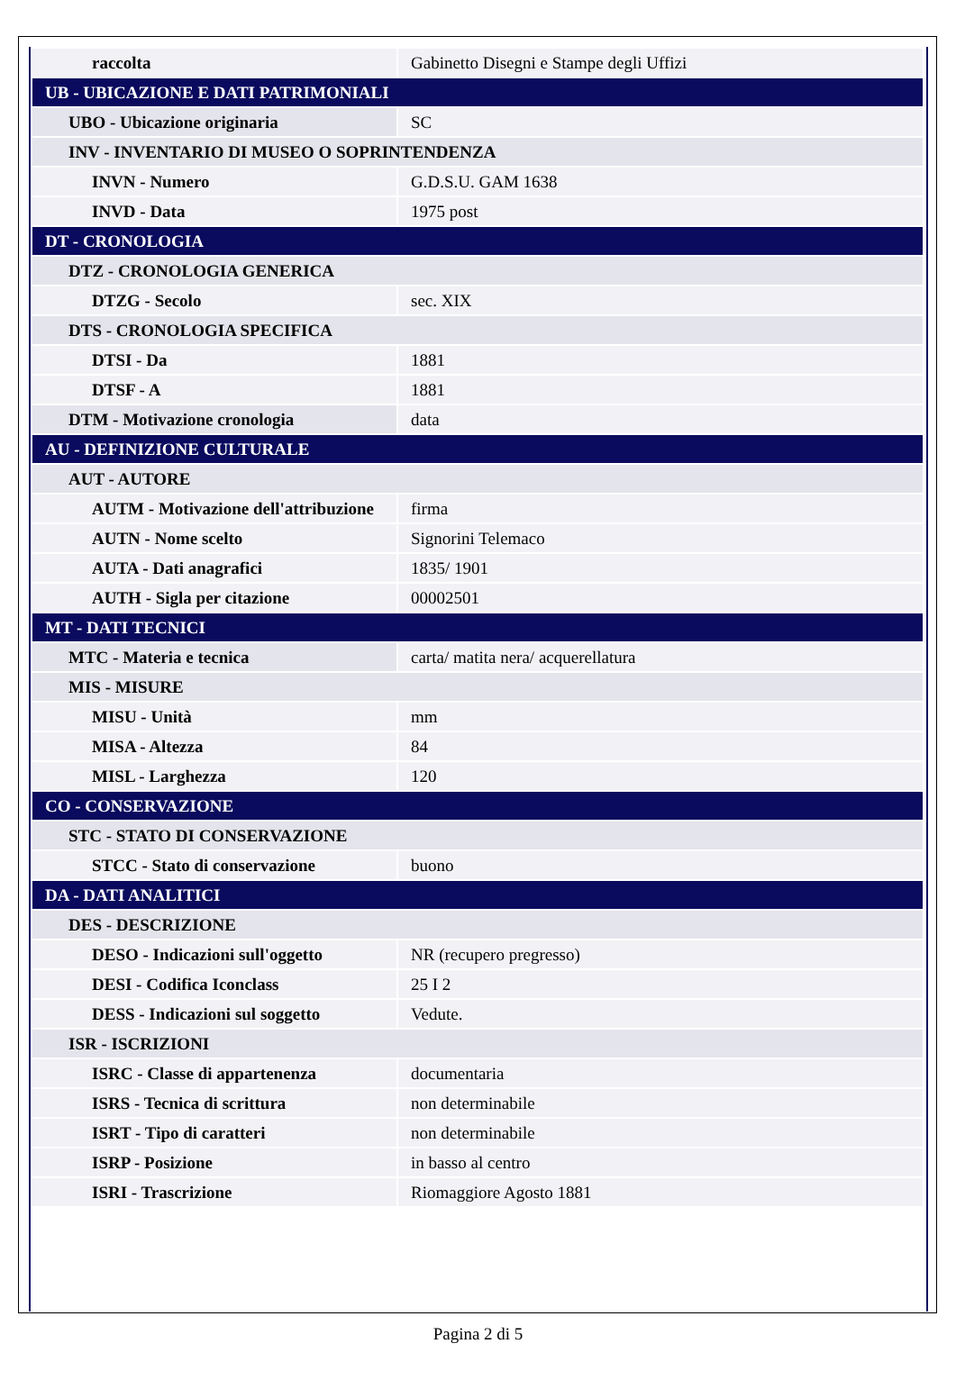| raccolta | Gabinetto Disegni e Stampe degli Uffizi |
| UB - UBICAZIONE E DATI PATRIMONIALI | |
| UBO - Ubicazione originaria | SC |
| INV - INVENTARIO DI MUSEO O SOPRINTENDENZA | |
| INVN - Numero | G.D.S.U. GAM 1638 |
| INVD - Data | 1975 post |
| DT - CRONOLOGIA | |
| DTZ - CRONOLOGIA GENERICA | |
| DTZG - Secolo | sec. XIX |
| DTS - CRONOLOGIA SPECIFICA | |
| DTSI - Da | 1881 |
| DTSF - A | 1881 |
| DTM - Motivazione cronologia | data |
| AU - DEFINIZIONE CULTURALE | |
| AUT - AUTORE | |
| AUTM - Motivazione dell'attribuzione | firma |
| AUTN - Nome scelto | Signorini Telemaco |
| AUTA - Dati anagrafici | 1835/ 1901 |
| AUTH - Sigla per citazione | 00002501 |
| MT - DATI TECNICI | |
| MTC - Materia e tecnica | carta/ matita nera/ acquerellatura |
| MIS - MISURE | |
| MISU - Unità | mm |
| MISA - Altezza | 84 |
| MISL - Larghezza | 120 |
| CO - CONSERVAZIONE | |
| STC - STATO DI CONSERVAZIONE | |
| STCC - Stato di conservazione | buono |
| DA - DATI ANALITICI | |
| DES - DESCRIZIONE | |
| DESO - Indicazioni sull'oggetto | NR (recupero pregresso) |
| DESI - Codifica Iconclass | 25 I 2 |
| DESS - Indicazioni sul soggetto | Vedute. |
| ISR - ISCRIZIONI | |
| ISRC - Classe di appartenenza | documentaria |
| ISRS - Tecnica di scrittura | non determinabile |
| ISRT - Tipo di caratteri | non determinabile |
| ISRP - Posizione | in basso al centro |
| ISRI - Trascrizione | Riomaggiore Agosto 1881 |
Pagina 2 di 5